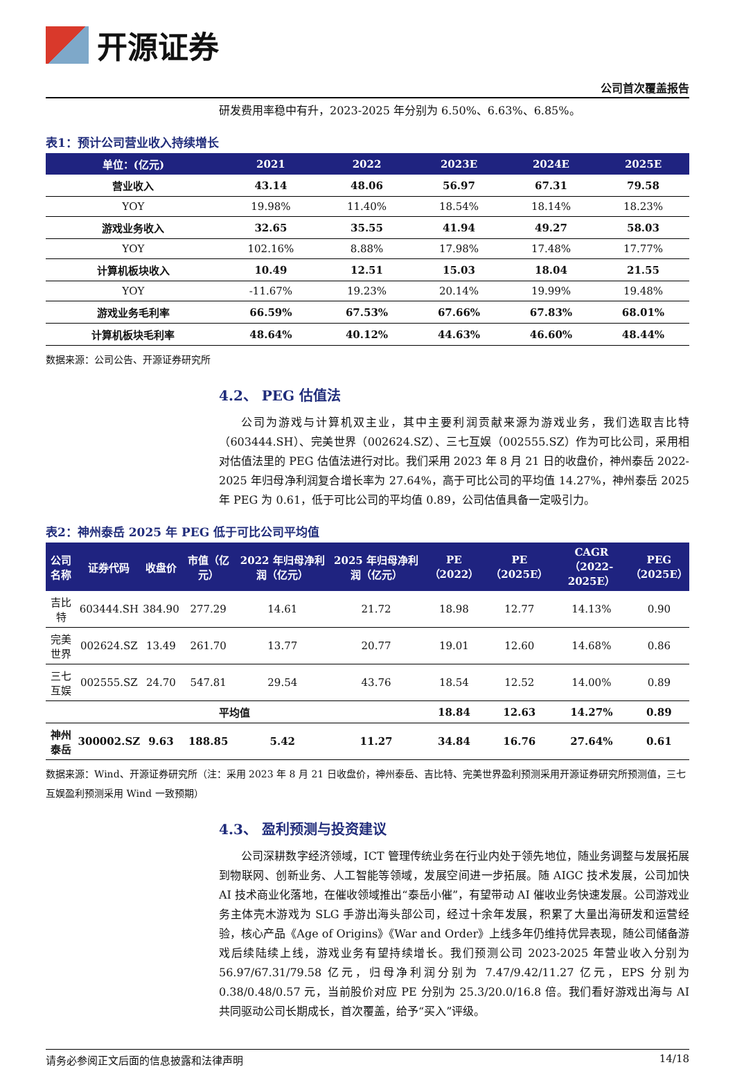开源证券
公司首次覆盖报告
研发费用率稳中有升，2023-2025 年分别为 6.50%、6.63%、6.85%。
表1：预计公司营业收入持续增长
| 单位：(亿元) | 2021 | 2022 | 2023E | 2024E | 2025E |
| --- | --- | --- | --- | --- | --- |
| 营业收入 | 43.14 | 48.06 | 56.97 | 67.31 | 79.58 |
| YOY | 19.98% | 11.40% | 18.54% | 18.14% | 18.23% |
| 游戏业务收入 | 32.65 | 35.55 | 41.94 | 49.27 | 58.03 |
| YOY | 102.16% | 8.88% | 17.98% | 17.48% | 17.77% |
| 计算机板块收入 | 10.49 | 12.51 | 15.03 | 18.04 | 21.55 |
| YOY | -11.67% | 19.23% | 20.14% | 19.99% | 19.48% |
| 游戏业务毛利率 | 66.59% | 67.53% | 67.66% | 67.83% | 68.01% |
| 计算机板块毛利率 | 48.64% | 40.12% | 44.63% | 46.60% | 48.44% |
数据来源：公司公告、开源证券研究所
4.2、 PEG 估值法
公司为游戏与计算机双主业，其中主要利润贡献来源为游戏业务，我们选取吉比特（603444.SH）、完美世界（002624.SZ）、三七互娱（002555.SZ）作为可比公司，采用相对估值法里的 PEG 估值法进行对比。我们采用 2023 年 8 月 21 日的收盘价，神州泰岳 2022-2025 年归母净利润复合增长率为 27.64%，高于可比公司的平均值 14.27%，神州泰岳 2025 年 PEG 为 0.61，低于可比公司的平均值 0.89，公司估值具备一定吸引力。
表2：神州泰岳 2025 年 PEG 低于可比公司平均值
| 公司名称 | 证券代码 | 收盘价 | 市值（亿元） | 2022 年归母净利润（亿元） | 2025 年归母净利润（亿元） | PE（2022） | PE（2025E） | CAGR （2022-2025E） | PEG （2025E） |
| --- | --- | --- | --- | --- | --- | --- | --- | --- | --- |
| 吉比特 | 603444.SH | 384.90 | 277.29 | 14.61 | 21.72 | 18.98 | 12.77 | 14.13% | 0.90 |
| 完美世界 | 002624.SZ | 13.49 | 261.70 | 13.77 | 20.77 | 19.01 | 12.60 | 14.68% | 0.86 |
| 三七互娱 | 002555.SZ | 24.70 | 547.81 | 29.54 | 43.76 | 18.54 | 12.52 | 14.00% | 0.89 |
| 平均值 | | | | | | 18.84 | 12.63 | 14.27% | 0.89 |
| 神州泰岳 | 300002.SZ | 9.63 | 188.85 | 5.42 | 11.27 | 34.84 | 16.76 | 27.64% | 0.61 |
数据来源：Wind、开源证券研究所（注：采用 2023 年 8 月 21 日收盘价，神州泰岳、吉比特、完美世界盈利预测采用开源证券研究所预测值，三七互娱盈利预测采用 Wind 一致预期）
4.3、 盈利预测与投资建议
公司深耕数字经济领域，ICT 管理传统业务在行业内处于领先地位，随业务调整与发展拓展到物联网、创新业务、人工智能等领域，发展空间进一步拓展。随 AIGC 技术发展，公司加快 AI 技术商业化落地，在催收领域推出“泰岳小催”，有望带动 AI 催收业务快速发展。公司游戏业务主体壳木游戏为 SLG 手游出海头部公司，经过十余年发展，积累了大量出海研发和运营经验，核心产品《Age of Origins》《War and Order》上线多年仍维持优异表现，随公司储备游戏后续陆续上线，游戏业务有望持续增长。我们预测公司 2023-2025 年营业收入分别为 56.97/67.31/79.58 亿元，归母净利润分别为 7.47/9.42/11.27 亿元，EPS 分别为 0.38/0.48/0.57 元，当前股价对应 PE 分别为 25.3/20.0/16.8 倍。我们看好游戏出海与 AI 共同驱动公司长期成长，首次覆盖，给予“买入”评级。
请务必参阅正文后面的信息披露和法律声明 14/18